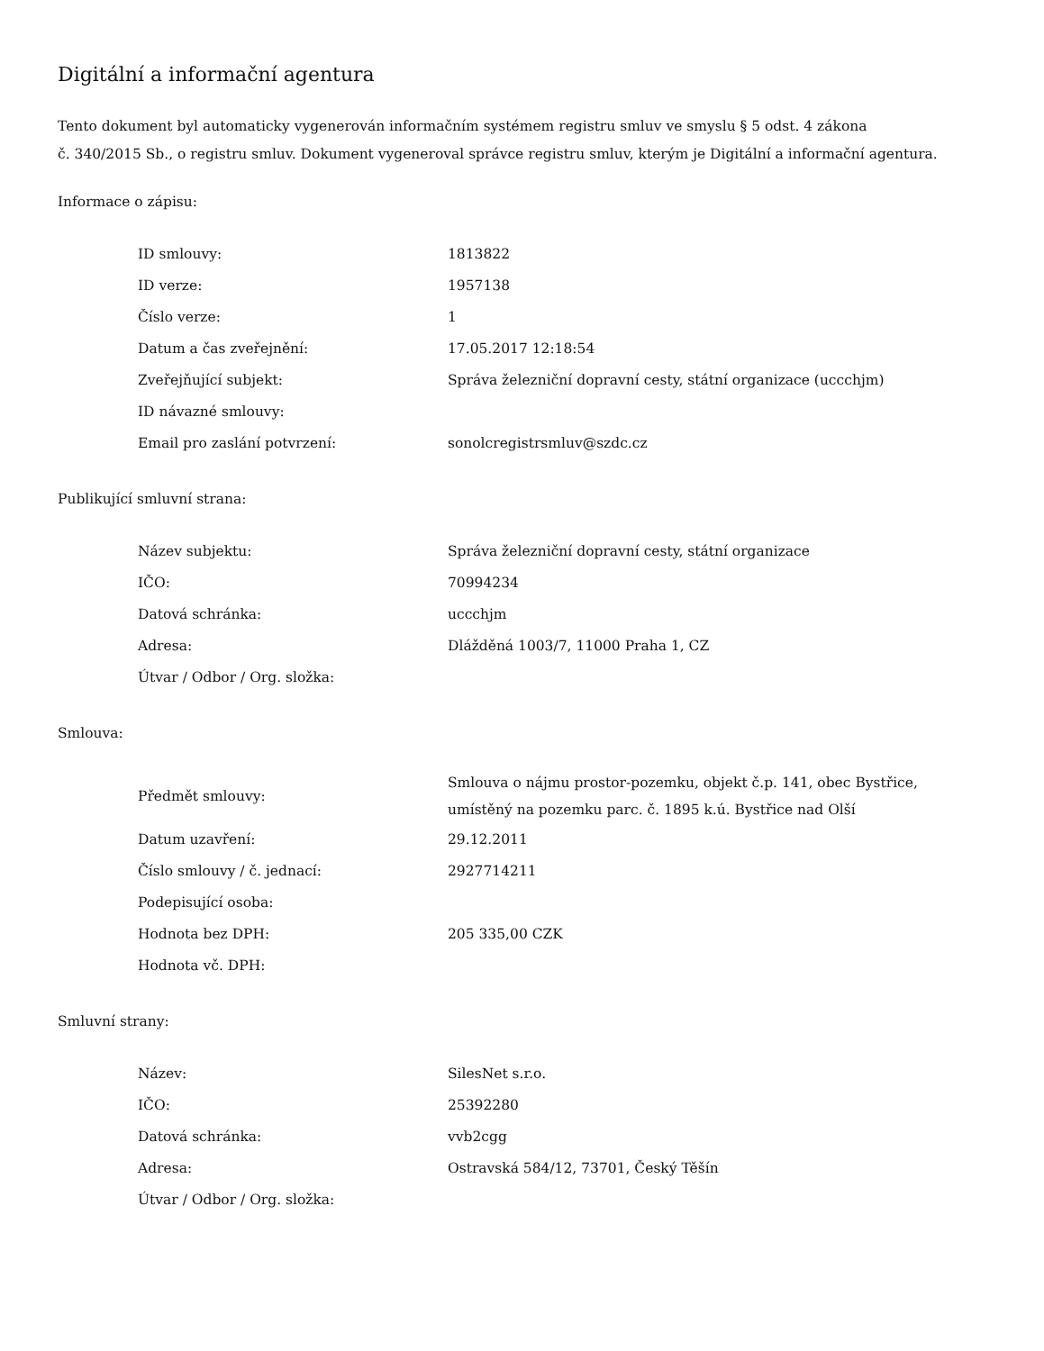Digitální a informační agentura
Tento dokument byl automaticky vygenerován informačním systémem registru smluv ve smyslu § 5 odst. 4 zákona
č. 340/2015 Sb., o registru smluv. Dokument vygeneroval správce registru smluv, kterým je Digitální a informační agentura.
Informace o zápisu:
| ID smlouvy: | 1813822 |
| ID verze: | 1957138 |
| Číslo verze: | 1 |
| Datum a čas zveřejnění: | 17.05.2017 12:18:54 |
| Zveřejňující subjekt: | Správa železniční dopravní cesty, státní organizace (uccchjm) |
| ID návazné smlouvy: | |
| Email pro zaslání potvrzení: | sonolcregistrsmluv@szdc.cz |
Publikující smluvní strana:
| Název subjektu: | Správa železniční dopravní cesty, státní organizace |
| IČO: | 70994234 |
| Datová schránka: | uccchjm |
| Adresa: | Dlážděná 1003/7, 11000 Praha 1, CZ |
| Útvar / Odbor / Org. složka: | |
Smlouva:
| Předmět smlouvy: | Smlouva o nájmu prostor-pozemku, objekt č.p. 141, obec Bystřice, umístěný na pozemku parc. č. 1895 k.ú. Bystřice nad Olší |
| Datum uzavření: | 29.12.2011 |
| Číslo smlouvy / č. jednací: | 2927714211 |
| Podepisující osoba: | |
| Hodnota bez DPH: | 205 335,00 CZK |
| Hodnota vč. DPH: | |
Smluvní strany:
| Název: | SilesNet s.r.o. |
| IČO: | 25392280 |
| Datová schránka: | vvb2cgg |
| Adresa: | Ostravská 584/12, 73701, Český Těšín |
| Útvar / Odbor / Org. složka: | |